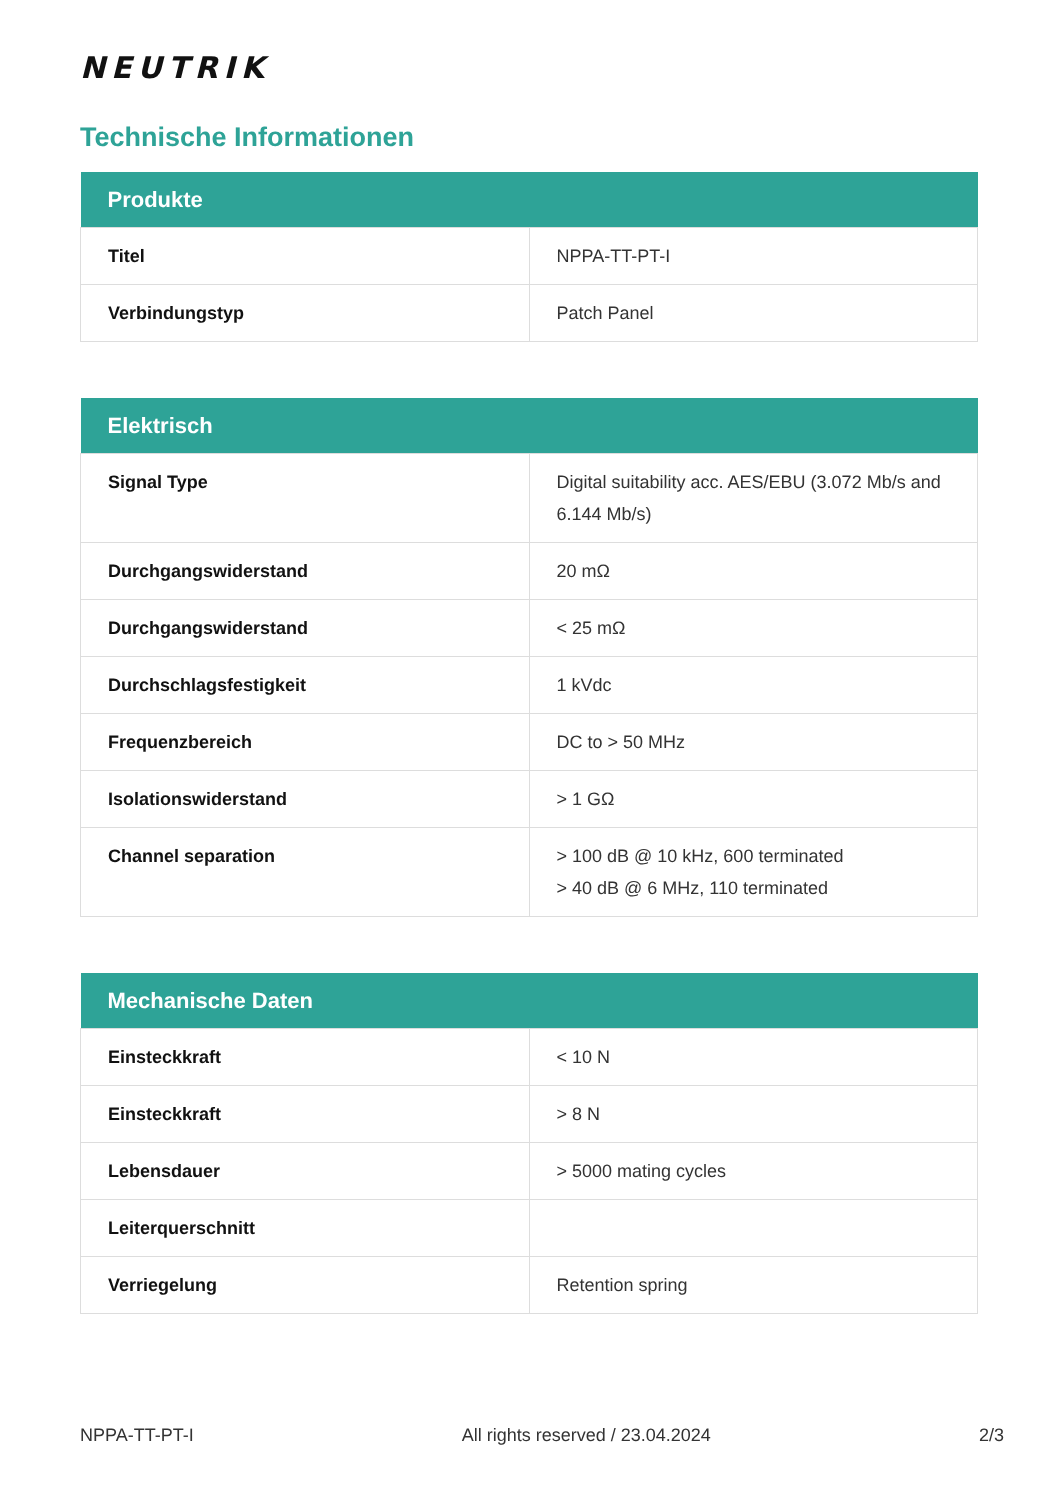NEUTRIK
Technische Informationen
| Produkte | |
| --- | --- |
| Titel | NPPA-TT-PT-I |
| Verbindungstyp | Patch Panel |
| Elektrisch | |
| --- | --- |
| Signal Type | Digital suitability acc. AES/EBU (3.072 Mb/s and 6.144 Mb/s) |
| Durchgangswiderstand | 20 mΩ |
| Durchgangswiderstand | < 25 mΩ |
| Durchschlagsfestigkeit | 1 kVdc |
| Frequenzbereich | DC to > 50 MHz |
| Isolationswiderstand | > 1 GΩ |
| Channel separation | > 100 dB @ 10 kHz, 600 terminated > 40 dB @ 6 MHz, 110 terminated |
| Mechanische Daten | |
| --- | --- |
| Einsteckkraft | < 10 N |
| Einsteckkraft | > 8 N |
| Lebensdauer | > 5000 mating cycles |
| Leiterquerschnitt | |
| Verriegelung | Retention spring |
NPPA-TT-PT-I All rights reserved / 23.04.2024 2/3